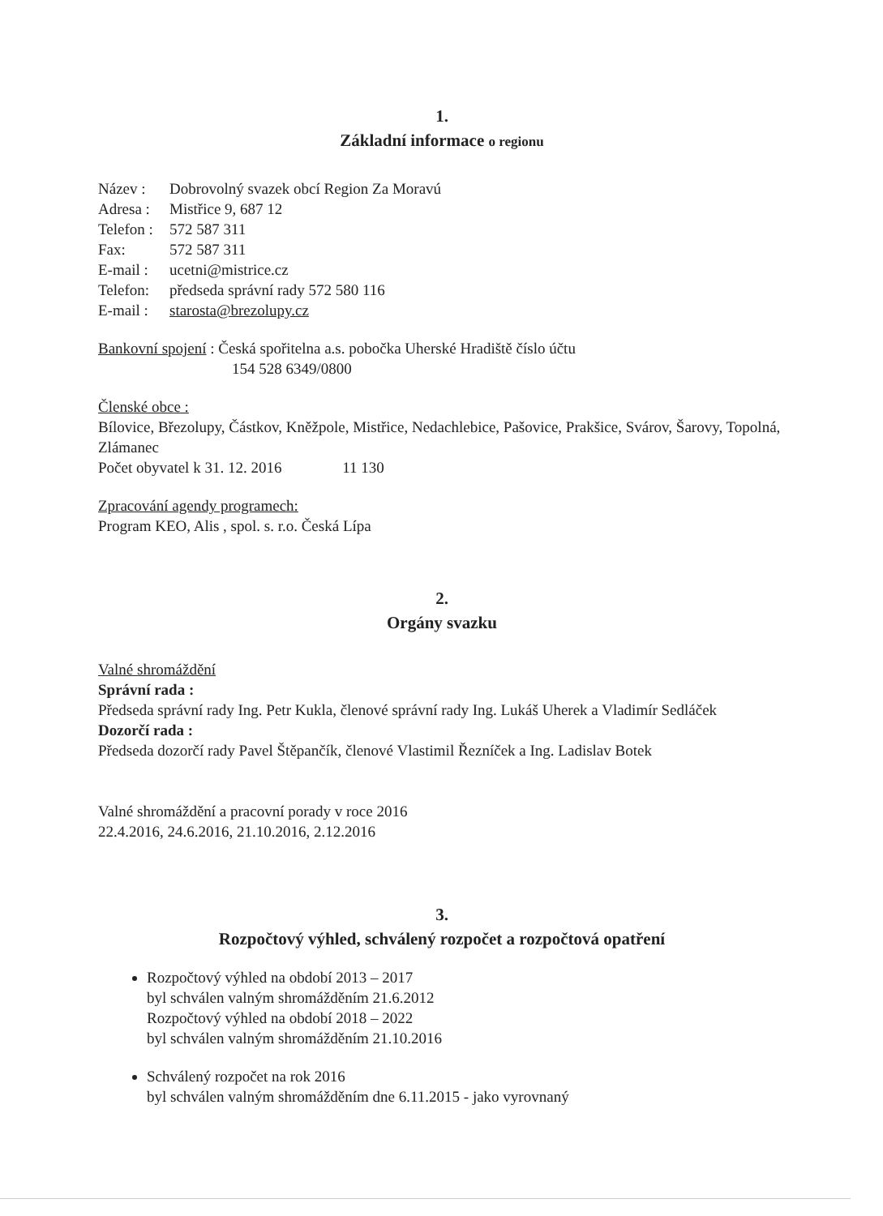1.
Základní informace o regionu
Název : Dobrovolný svazek obcí Region Za Moravú
Adresa : Mistřice 9, 687 12
Telefon : 572 587 311
Fax: 572 587 311
E-mail : ucetni@mistrice.cz
Telefon: předseda správní rady 572 580 116
E-mail : starosta@brezolupy.cz
Bankovní spojení : Česká spořitelna a.s. pobočka Uherské Hradiště číslo účtu
154 528 6349/0800
Členské obce :
Bílovice, Březolupy, Částkov, Kněžpole, Mistřice, Nedachlebice, Pašovice, Prakšice, Svárov, Šarovy, Topolná, Zlámanec
Počet obyvatel k 31. 12. 2016 11 130
Zpracování agendy programech:
Program KEO, Alis , spol. s. r.o. Česká Lípa
2.
Orgány svazku
Valné shromáždění
Správní rada :
Předseda správní rady Ing. Petr Kukla, členové správní rady Ing. Lukáš Uherek a Vladimír Sedláček
Dozorčí rada :
Předseda dozorčí rady Pavel Štěpančík, členové Vlastimil Řezníček a Ing. Ladislav Botek
Valné shromáždění a pracovní porady v roce 2016
22.4.2016, 24.6.2016, 21.10.2016, 2.12.2016
3.
Rozpočtový výhled, schválený rozpočet a rozpočtová opatření
Rozpočtový výhled na období 2013 – 2017
byl schválen valným shromážděním 21.6.2012
Rozpočtový výhled na období 2018 – 2022
byl schválen valným shromážděním 21.10.2016
Schválený rozpočet na rok 2016
byl schválen valným shromážděním dne 6.11.2015 - jako vyrovnaný